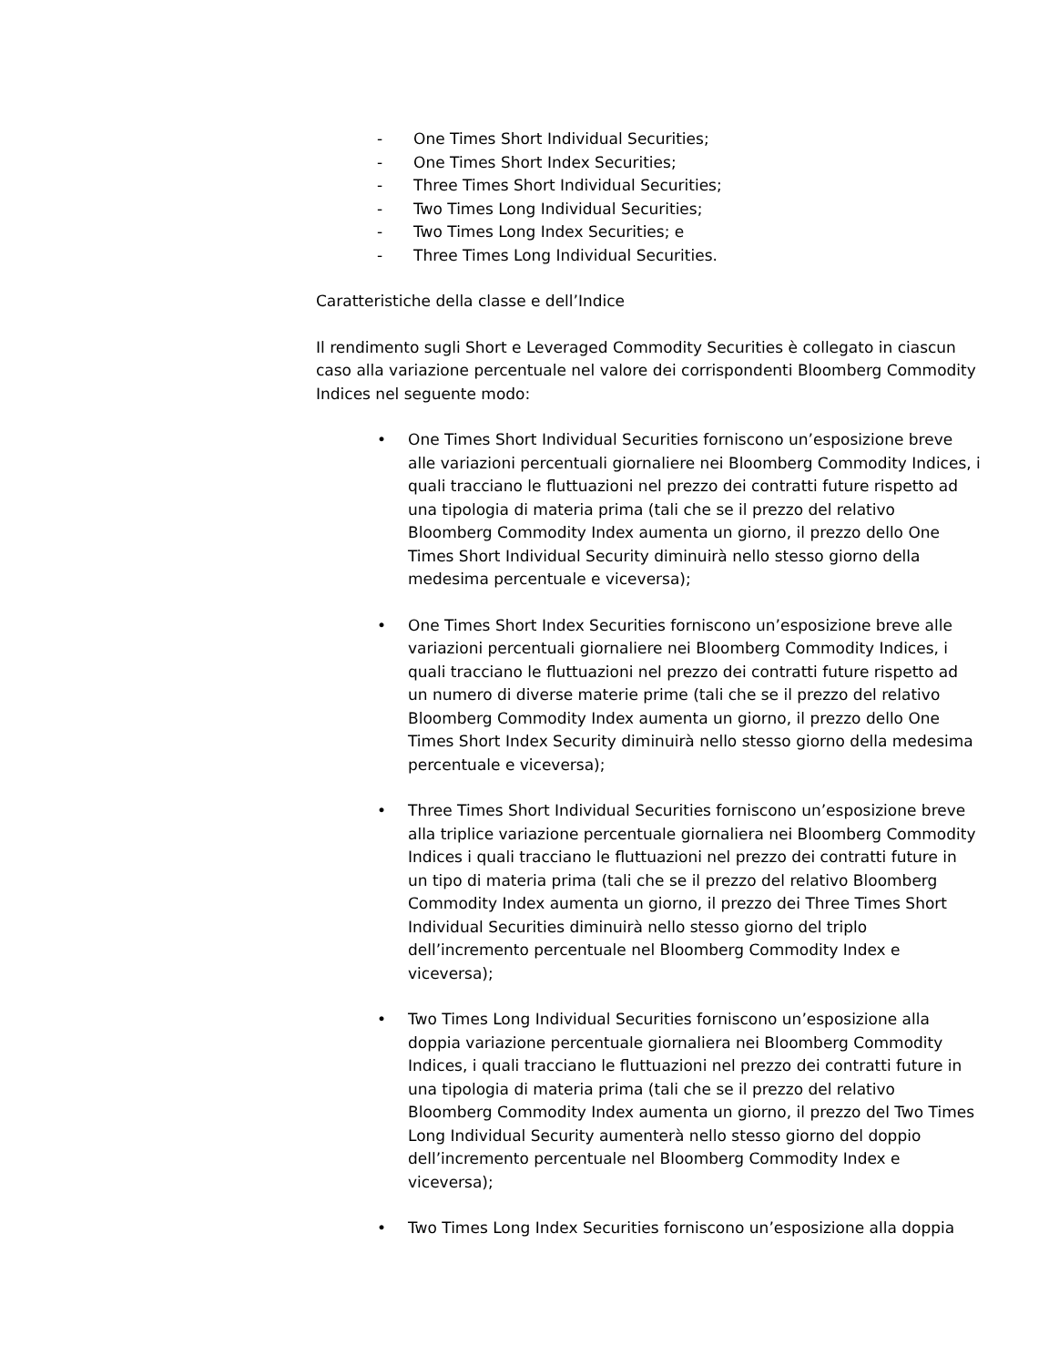- One Times Short Individual Securities;
- One Times Short Index Securities;
- Three Times Short Individual Securities;
- Two Times Long Individual Securities;
- Two Times Long Index Securities; e
- Three Times Long Individual Securities.
Caratteristiche della classe e dell’Indice
Il rendimento sugli Short e Leveraged Commodity Securities è collegato in ciascun caso alla variazione percentuale nel valore dei corrispondenti Bloomberg Commodity Indices nel seguente modo:
• One Times Short Individual Securities forniscono un’esposizione breve alle variazioni percentuali giornaliere nei Bloomberg Commodity Indices, i quali tracciano le fluttuazioni nel prezzo dei contratti future rispetto ad una tipologia di materia prima (tali che se il prezzo del relativo Bloomberg Commodity Index aumenta un giorno, il prezzo dello One Times Short Individual Security diminuirà nello stesso giorno della medesima percentuale e viceversa);
• One Times Short Index Securities forniscono un’esposizione breve alle variazioni percentuali giornaliere nei Bloomberg Commodity Indices, i quali tracciano le fluttuazioni nel prezzo dei contratti future rispetto ad un numero di diverse materie prime (tali che se il prezzo del relativo Bloomberg Commodity Index aumenta un giorno, il prezzo dello One Times Short Index Security diminuirà nello stesso giorno della medesima percentuale e viceversa);
• Three Times Short Individual Securities forniscono un’esposizione breve alla triplice variazione percentuale giornaliera nei Bloomberg Commodity Indices i quali tracciano le fluttuazioni nel prezzo dei contratti future in un tipo di materia prima (tali che se il prezzo del relativo Bloomberg Commodity Index aumenta un giorno, il prezzo dei Three Times Short Individual Securities diminuirà nello stesso giorno del triplo dell’incremento percentuale nel Bloomberg Commodity Index e viceversa);
• Two Times Long Individual Securities forniscono un’esposizione alla doppia variazione percentuale giornaliera nei Bloomberg Commodity Indices, i quali tracciano le fluttuazioni nel prezzo dei contratti future in una tipologia di materia prima (tali che se il prezzo del relativo Bloomberg Commodity Index aumenta un giorno, il prezzo del Two Times Long Individual Security aumenterà nello stesso giorno del doppio dell’incremento percentuale nel Bloomberg Commodity Index e viceversa);
• Two Times Long Index Securities forniscono un’esposizione alla doppia